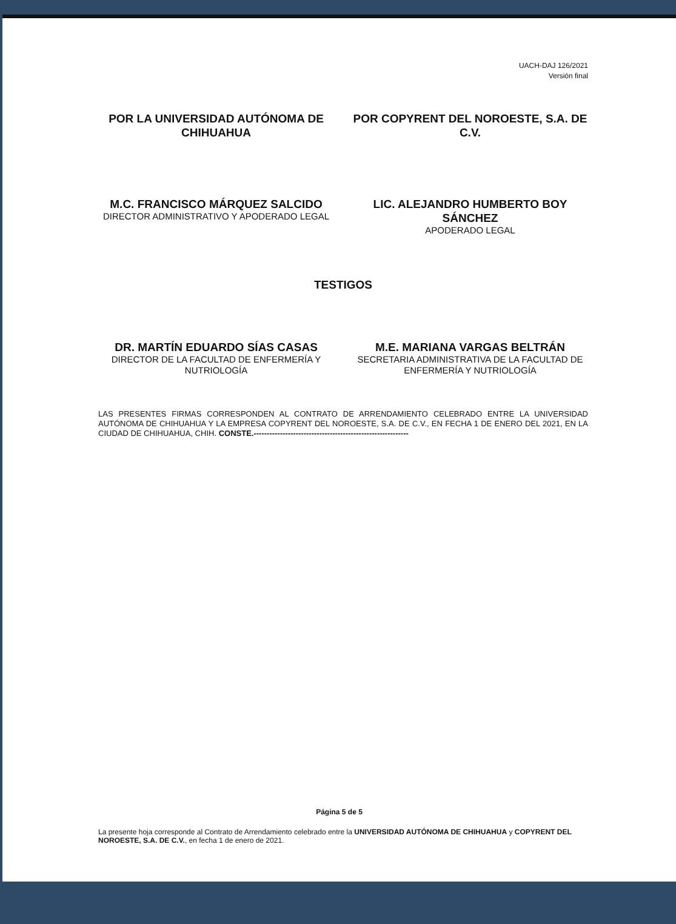UACH-DAJ 126/2021
Versión final
POR LA UNIVERSIDAD AUTÓNOMA DE CHIHUAHUA
M.C. FRANCISCO MÁRQUEZ SALCIDO
DIRECTOR ADMINISTRATIVO Y APODERADO LEGAL
POR COPYRENT DEL NOROESTE, S.A. DE C.V.
LIC. ALEJANDRO HUMBERTO BOY SÁNCHEZ
APODERADO LEGAL
TESTIGOS
DR. MARTÍN EDUARDO SÍAS CASAS
DIRECTOR DE LA FACULTAD DE ENFERMERÍA Y NUTRIOLOGÍA
M.E. MARIANA VARGAS BELTRÁN
SECRETARIA ADMINISTRATIVA DE LA FACULTAD DE ENFERMERÍA Y NUTRIOLOGÍA
LAS PRESENTES FIRMAS CORRESPONDEN AL CONTRATO DE ARRENDAMIENTO CELEBRADO ENTRE LA UNIVERSIDAD AUTÓNOMA DE CHIHUAHUA Y LA EMPRESA COPYRENT DEL NOROESTE, S.A. DE C.V., EN FECHA 1 DE ENERO DEL 2021, EN LA CIUDAD DE CHIHUAHUA, CHIH. CONSTE.-----------------------------------------------------------
Página 5 de 5
La presente hoja corresponde al Contrato de Arrendamiento celebrado entre la UNIVERSIDAD AUTÓNOMA DE CHIHUAHUA y COPYRENT DEL NOROESTE, S.A. DE C.V., en fecha 1 de enero de 2021.